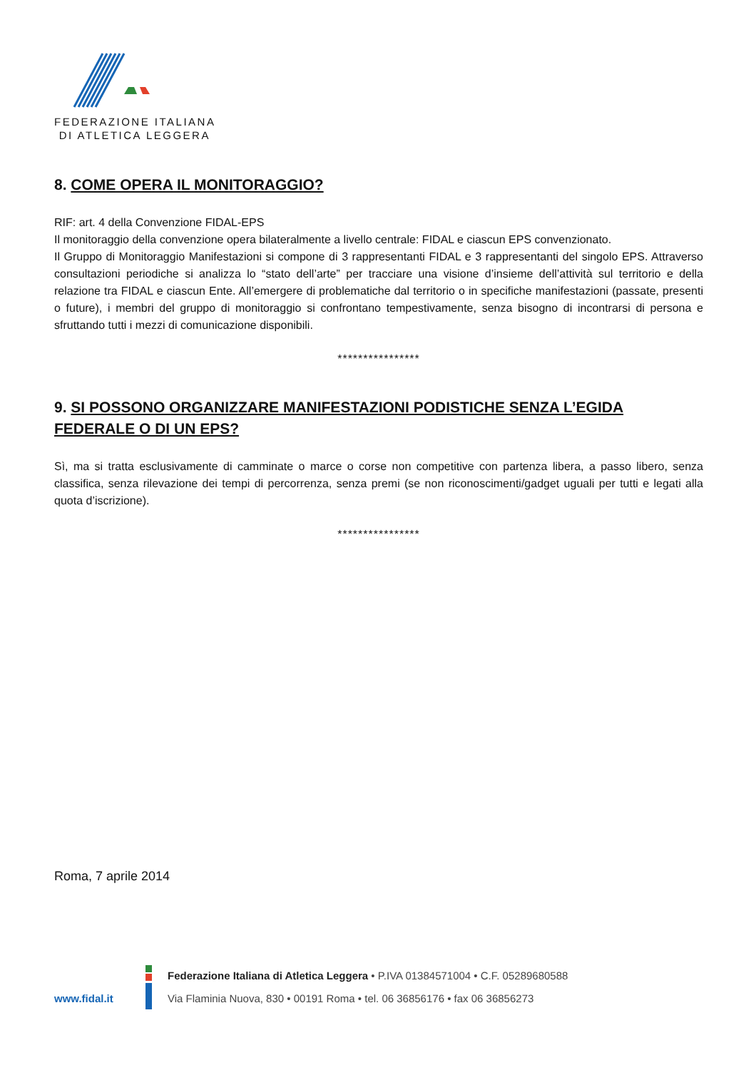FEDERAZIONE ITALIANA
DI ATLETICA LEGGERA
8. COME OPERA IL MONITORAGGIO?
RIF: art. 4 della Convenzione FIDAL-EPS
Il monitoraggio della convenzione opera bilateralmente a livello centrale: FIDAL e ciascun EPS convenzionato.
Il Gruppo di Monitoraggio Manifestazioni si compone di 3 rappresentanti FIDAL e 3 rappresentanti del singolo EPS. Attraverso consultazioni periodiche si analizza lo “stato dell’arte” per tracciare una visione d’insieme dell’attività sul territorio e della relazione tra FIDAL e ciascun Ente. All’emergere di problematiche dal territorio o in specifiche manifestazioni (passate, presenti o future), i membri del gruppo di monitoraggio si confrontano tempestivamente, senza bisogno di incontrarsi di persona e sfruttando tutti i mezzi di comunicazione disponibili.
****************
9. SI POSSONO ORGANIZZARE MANIFESTAZIONI PODISTICHE SENZA L’EGIDA FEDERALE O DI UN EPS?
Sì, ma si tratta esclusivamente di camminate o marce o corse non competitive con partenza libera, a passo libero, senza classifica, senza rilevazione dei tempi di percorrenza, senza premi (se non riconoscimenti/gadget uguali per tutti e legati alla quota d’iscrizione).
****************
Roma, 7 aprile 2014
www.fidal.it
Federazione Italiana di Atletica Leggera • P.IVA 01384571004 • C.F. 05289680588
Via Flaminia Nuova, 830 • 00191 Roma • tel. 06 36856176 • fax 06 36856273